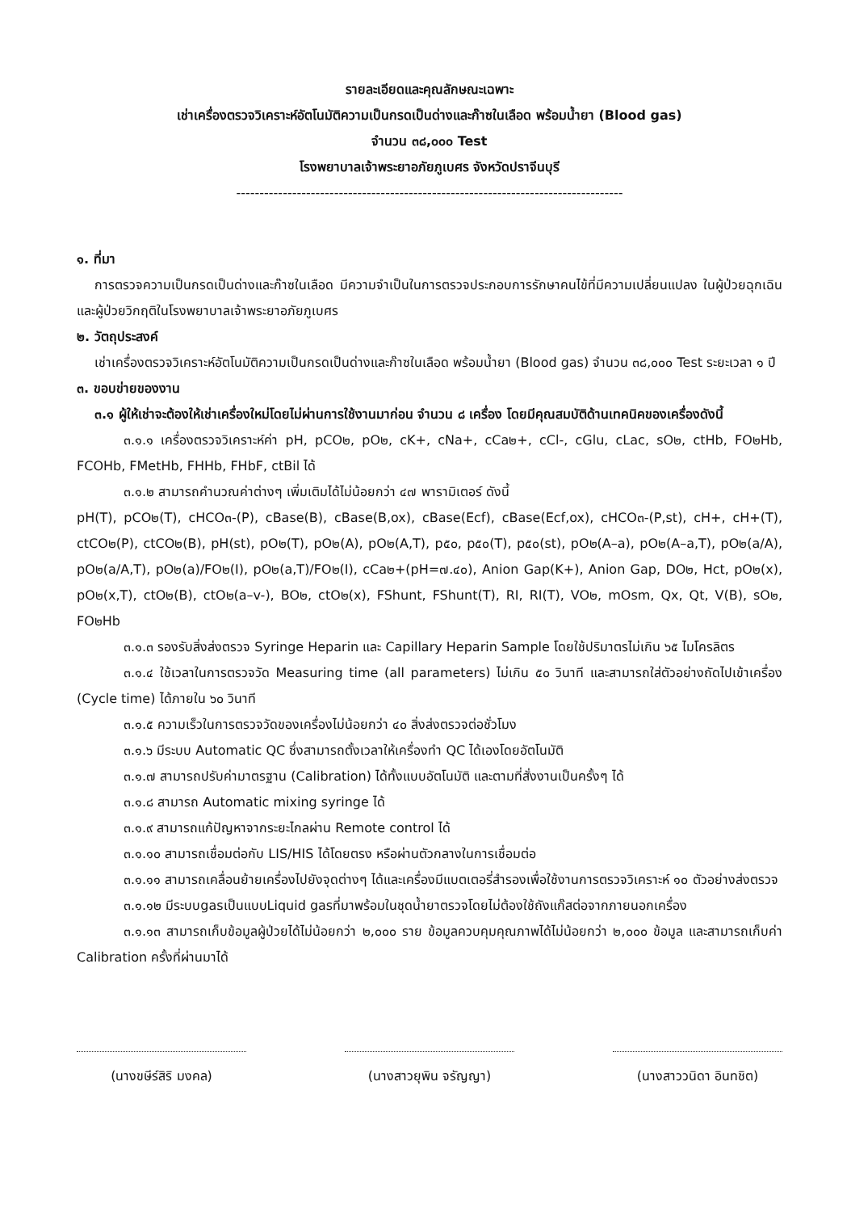รายละเอียดและคุณลักษณะเฉพาะ
เช่าเครื่องตรวจวิเคราะห์อัตโนมัติความเป็นกรดเป็นด่างและก๊าซในเลือด พร้อมน้ำยา (Blood gas)
จำนวน ๓๘,๐๐๐ Test
โรงพยาบาลเจ้าพระยาอภัยภูเบศร จังหวัดปราจีนบุรี
-----------------------------------------------------------------------------------
๑. ที่มา
การตรวจความเป็นกรดเป็นด่างและก๊าซในเลือด มีความจำเป็นในการตรวจประกอบการรักษาคนไข้ที่มีความเปลี่ยนแปลง ในผู้ป่วยฉุกเฉินและผู้ป่วยวิกฤติในโรงพยาบาลเจ้าพระยาอภัยภูเบศร
๒. วัตถุประสงค์
เช่าเครื่องตรวจวิเคราะห์อัตโนมัติความเป็นกรดเป็นด่างและก๊าซในเลือด พร้อมน้ำยา (Blood gas) จำนวน ๓๘,๐๐๐ Test ระยะเวลา ๑ ปี
๓. ขอบข่ายของงาน
๓.๑ ผู้ให้เช่าจะต้องให้เช่าเครื่องใหม่โดยไม่ผ่านการใช้งานมาก่อน จำนวน ๘ เครื่อง โดยมีคุณสมบัติด้านเทคนิคของเครื่องดังนี้
๓.๑.๑ เครื่องตรวจวิเคราะห์ค่า pH, pCO๒, pO๒, cK+, cNa+, cCa๒+, cCl-, cGlu, cLac, sO๒, ctHb, FO๒Hb, FCOHb, FMetHb, FHHb, FHbF, ctBil ได้
๓.๑.๒ สามารถคำนวณค่าต่างๆ เพิ่มเติมได้ไม่น้อยกว่า ๔๗ พารามิเตอร์ ดังนี้
pH(T), pCO๒(T), cHCO๓-(P), cBase(B), cBase(B,ox), cBase(Ecf), cBase(Ecf,ox), cHCO๓-(P,st), cH+, cH+(T), ctCO๒(P), ctCO๒(B), pH(st), pO๒(T), pO๒(A), pO๒(A,T), p๕๐, p๕๐(T), p๕๐(st), pO๒(A–a), pO๒(A–a,T), pO๒(a/A), pO๒(a/A,T), pO๒(a)/FO๒(I), pO๒(a,T)/FO๒(I), cCa๒+(pH=๗.๔๐), Anion Gap(K+), Anion Gap, DO๒, Hct, pO๒(x), pO๒(x,T), ctO๒(B), ctO๒(a–v-), BO๒, ctO๒(x), FShunt, FShunt(T), RI, RI(T), VO๒, mOsm, Qx, Qt, V(B), sO๒, FO๒Hb
๓.๑.๓ รองรับสิ่งส่งตรวจ Syringe Heparin และ Capillary Heparin Sample โดยใช้ปริมาตรไม่เกิน ๖๕ ไมโครลิตร
๓.๑.๔ ใช้เวลาในการตรวจวัด Measuring time (all parameters) ไม่เกิน ๕๐ วินาที และสามารถใส่ตัวอย่างถัดไปเข้าเครื่อง (Cycle time) ได้ภายใน ๖๐ วินาที
๓.๑.๕ ความเร็วในการตรวจวัดของเครื่องไม่น้อยกว่า ๔๐ สิ่งส่งตรวจต่อชั่วโมง
๓.๑.๖ มีระบบ Automatic QC ซึ่งสามารถตั้งเวลาให้เครื่องทำ QC ได้เองโดยอัตโนมัติ
๓.๑.๗ สามารถปรับค่ามาตรฐาน (Calibration) ได้ทั้งแบบอัตโนมัติ และตามที่สั่งงานเป็นครั้งๆ ได้
๓.๑.๘ สามารถ Automatic mixing syringe ได้
๓.๑.๙ สามารถแก้ปัญหาจากระยะไกลผ่าน Remote control ได้
๓.๑.๑๐ สามารถเชื่อมต่อกับ LIS/HIS ได้โดยตรง หรือผ่านตัวกลางในการเชื่อมต่อ
๓.๑.๑๑ สามารถเคลื่อนย้ายเครื่องไปยังจุดต่างๆ ได้และเครื่องมีแบตเตอรี่สำรองเพื่อใช้งานการตรวจวิเคราะห์ ๑๐ ตัวอย่างส่งตรวจ
๓.๑.๑๒ มีระบบgasเป็นแบบLiquid gasที่มาพร้อมในชุดน้ำยาตรวจโดยไม่ต้องใช้ถังแก๊สต่อจากภายนอกเครื่อง
๓.๑.๑๓ สามารถเก็บข้อมูลผู้ป่วยได้ไม่น้อยกว่า ๒,๐๐๐ ราย ข้อมูลควบคุมคุณภาพได้ไม่น้อยกว่า ๒,๐๐๐ ข้อมูล และสามารถเก็บค่า Calibration ครั้งที่ผ่านมาได้
(นางขษีร์สิริ มงคล) (นางสาวยุพิน จรัญญา) (นางสาววนิดา อินทชิต)